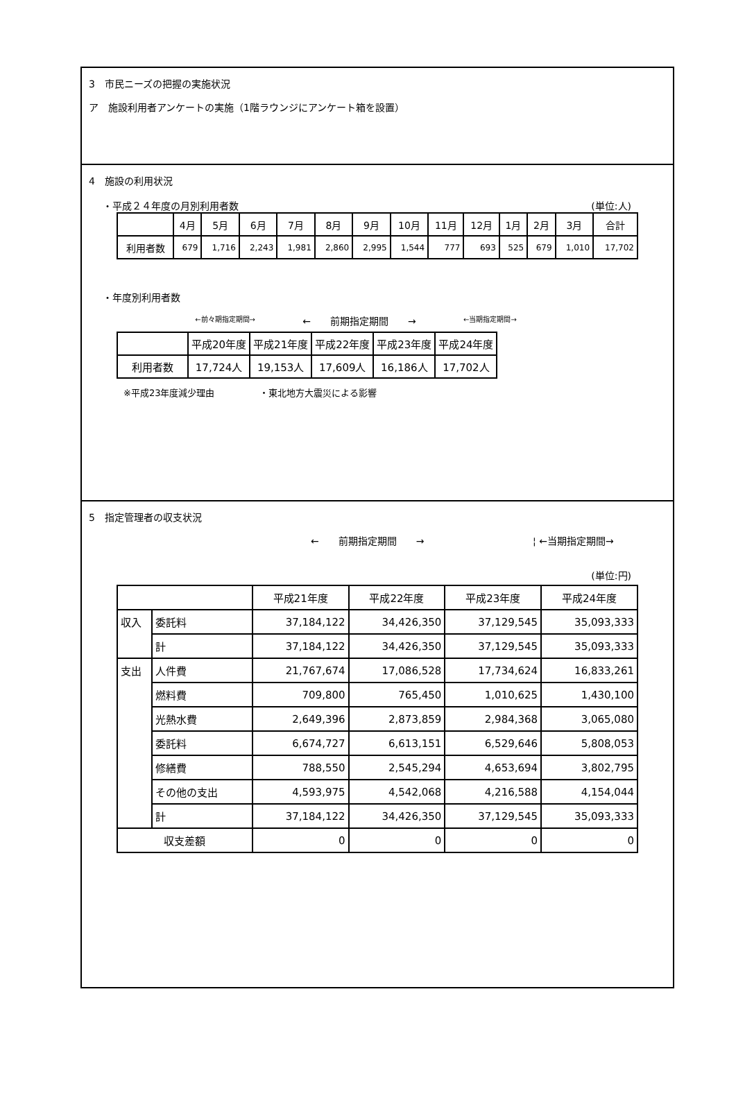3　市民ニーズの把握の実施状況
ア　施設利用者アンケートの実施（1階ラウンジにアンケート箱を設置）
4　施設の利用状況
・平成２４年度の月別利用者数 (単位:人)
| | 4月 | 5月 | 6月 | 7月 | 8月 | 9月 | 10月 | 11月 | 12月 | 1月 | 2月 | 3月 | 合計 |
| --- | --- | --- | --- | --- | --- | --- | --- | --- | --- | --- | --- | --- | --- |
| 利用者数 | 679 | 1,716 | 2,243 | 1,981 | 2,860 | 2,995 | 1,544 | 777 | 693 | 525 | 679 | 1,010 | 17,702 |
・年度別利用者数
←前々期指定期間→ ←　　前期指定期間　　→ ←当期指定期間→
| | 平成20年度 | 平成21年度 | 平成22年度 | 平成23年度 | 平成24年度 |
| --- | --- | --- | --- | --- | --- |
| 利用者数 | 17,724人 | 19,153人 | 17,609人 | 16,186人 | 17,702人 |
※平成23年度減少理由　　　　　・東北地方大震災による影響
5　指定管理者の収支状況
←　　前期指定期間　　→ ¦ ←当期指定期間→
(単位:円)
| | | 平成21年度 | 平成22年度 | 平成23年度 | 平成24年度 |
| --- | --- | --- | --- | --- | --- |
| 収入 | 委託料 | 37,184,122 | 34,426,350 | 37,129,545 | 35,093,333 |
| | 計 | 37,184,122 | 34,426,350 | 37,129,545 | 35,093,333 |
| 支出 | 人件費 | 21,767,674 | 17,086,528 | 17,734,624 | 16,833,261 |
| | 燃料費 | 709,800 | 765,450 | 1,010,625 | 1,430,100 |
| | 光熱水費 | 2,649,396 | 2,873,859 | 2,984,368 | 3,065,080 |
| | 委託料 | 6,674,727 | 6,613,151 | 6,529,646 | 5,808,053 |
| | 修繕費 | 788,550 | 2,545,294 | 4,653,694 | 3,802,795 |
| | その他の支出 | 4,593,975 | 4,542,068 | 4,216,588 | 4,154,044 |
| | 計 | 37,184,122 | 34,426,350 | 37,129,545 | 35,093,333 |
| 収支差額 | | 0 | 0 | 0 | 0 |